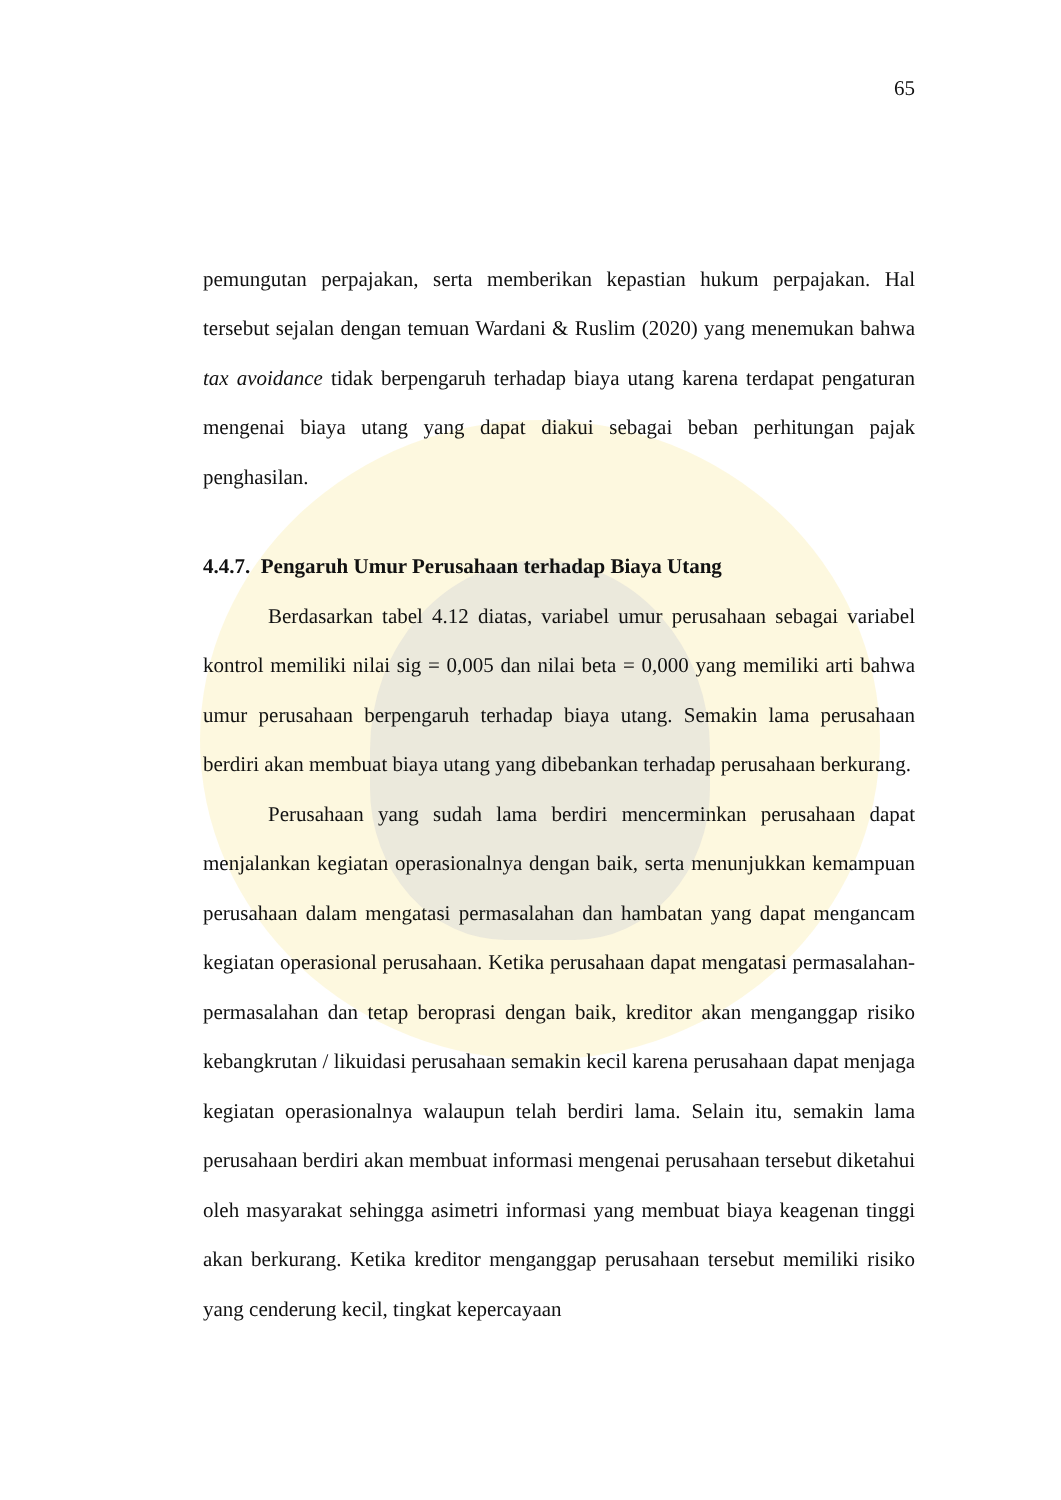65
pemungutan perpajakan, serta memberikan kepastian hukum perpajakan. Hal tersebut sejalan dengan temuan Wardani & Ruslim (2020) yang menemukan bahwa tax avoidance tidak berpengaruh terhadap biaya utang karena terdapat pengaturan mengenai biaya utang yang dapat diakui sebagai beban perhitungan pajak penghasilan.
4.4.7. Pengaruh Umur Perusahaan terhadap Biaya Utang
Berdasarkan tabel 4.12 diatas, variabel umur perusahaan sebagai variabel kontrol memiliki nilai sig = 0,005 dan nilai beta = 0,000 yang memiliki arti bahwa umur perusahaan berpengaruh terhadap biaya utang. Semakin lama perusahaan berdiri akan membuat biaya utang yang dibebankan terhadap perusahaan berkurang.
Perusahaan yang sudah lama berdiri mencerminkan perusahaan dapat menjalankan kegiatan operasionalnya dengan baik, serta menunjukkan kemampuan perusahaan dalam mengatasi permasalahan dan hambatan yang dapat mengancam kegiatan operasional perusahaan. Ketika perusahaan dapat mengatasi permasalahan-permasalahan dan tetap beroprasi dengan baik, kreditor akan menganggap risiko kebangkrutan / likuidasi perusahaan semakin kecil karena perusahaan dapat menjaga kegiatan operasionalnya walaupun telah berdiri lama. Selain itu, semakin lama perusahaan berdiri akan membuat informasi mengenai perusahaan tersebut diketahui oleh masyarakat sehingga asimetri informasi yang membuat biaya keagenan tinggi akan berkurang. Ketika kreditor menganggap perusahaan tersebut memiliki risiko yang cenderung kecil, tingkat kepercayaan